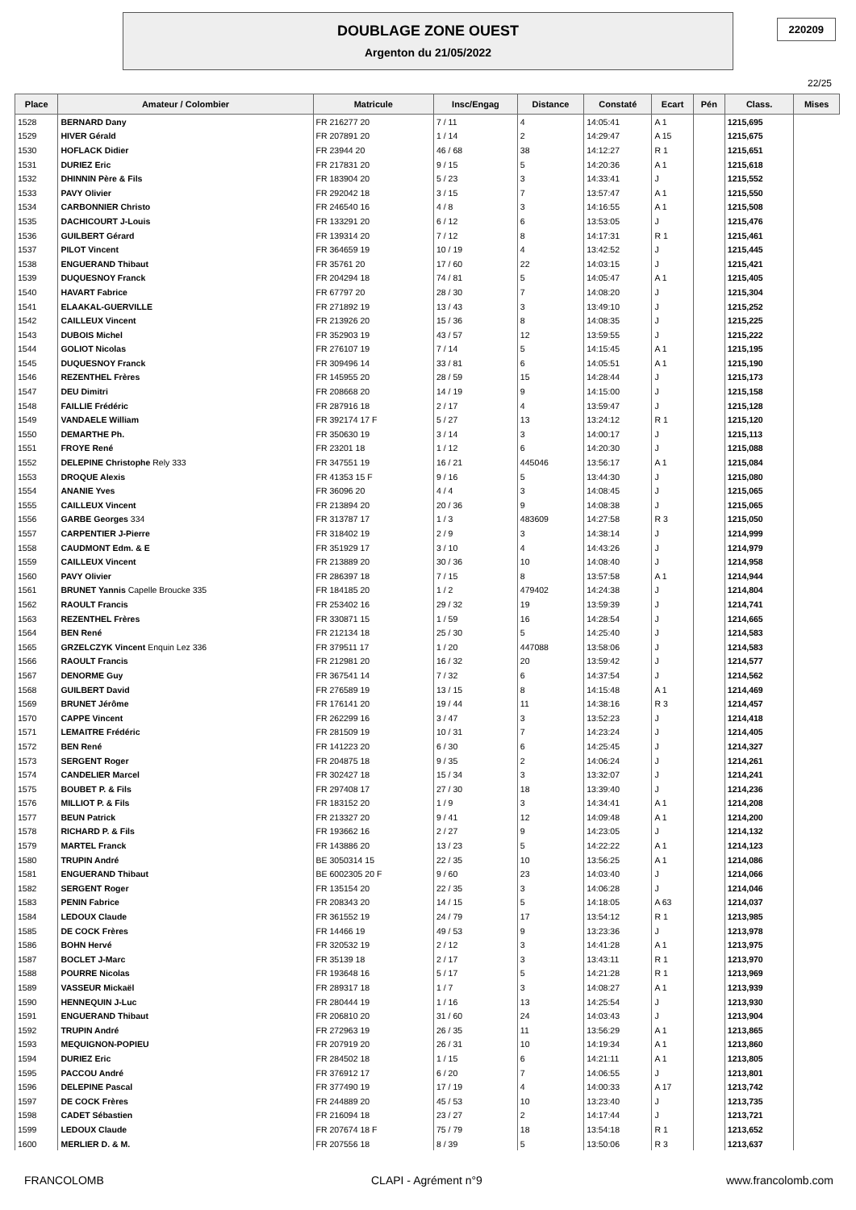DOUBLAGE ZONE OUEST
Argenton du 21/05/2022
220209
22/25
| Place | Amateur / Colombier | Matricule | Insc/Engag | Distance | Constaté | Ecart | Pén | Class. | Mises |
| --- | --- | --- | --- | --- | --- | --- | --- | --- | --- |
| 1528 | BERNARD Dany | FR 216277 20 | 7 / 11 | 4 | 14:05:41 | A 1 | | 1215,695 | |
| 1529 | HIVER Gérald | FR 207891 20 | 1 / 14 | 2 | 14:29:47 | A 15 | | 1215,675 | |
| 1530 | HOFLACK Didier | FR 23944 20 | 46 / 68 | 38 | 14:12:27 | R 1 | | 1215,651 | |
| 1531 | DURIEZ Eric | FR 217831 20 | 9 / 15 | 5 | 14:20:36 | A 1 | | 1215,618 | |
| 1532 | DHINNIN Père & Fils | FR 183904 20 | 5 / 23 | 3 | 14:33:41 | J | | 1215,552 | |
| 1533 | PAVY Olivier | FR 292042 18 | 3 / 15 | 7 | 13:57:47 | A 1 | | 1215,550 | |
| 1534 | CARBONNIER Christo | FR 246540 16 | 4 / 8 | 3 | 14:16:55 | A 1 | | 1215,508 | |
| 1535 | DACHICOURT J-Louis | FR 133291 20 | 6 / 12 | 6 | 13:53:05 | J | | 1215,476 | |
| 1536 | GUILBERT Gérard | FR 139314 20 | 7 / 12 | 8 | 14:17:31 | R 1 | | 1215,461 | |
| 1537 | PILOT Vincent | FR 364659 19 | 10 / 19 | 4 | 13:42:52 | J | | 1215,445 | |
| 1538 | ENGUERAND Thibaut | FR 35761 20 | 17 / 60 | 22 | 14:03:15 | J | | 1215,421 | |
| 1539 | DUQUESNOY Franck | FR 204294 18 | 74 / 81 | 5 | 14:05:47 | A 1 | | 1215,405 | |
| 1540 | HAVART Fabrice | FR 67797 20 | 28 / 30 | 7 | 14:08:20 | J | | 1215,304 | |
| 1541 | ELAAKAL-GUERVILLE | FR 271892 19 | 13 / 43 | 3 | 13:49:10 | J | | 1215,252 | |
| 1542 | CAILLEUX Vincent | FR 213926 20 | 15 / 36 | 8 | 14:08:35 | J | | 1215,225 | |
| 1543 | DUBOIS Michel | FR 352903 19 | 43 / 57 | 12 | 13:59:55 | J | | 1215,222 | |
| 1544 | GOLIOT Nicolas | FR 276107 19 | 7 / 14 | 5 | 14:15:45 | A 1 | | 1215,195 | |
| 1545 | DUQUESNOY Franck | FR 309496 14 | 33 / 81 | 6 | 14:05:51 | A 1 | | 1215,190 | |
| 1546 | REZENTHEL Frères | FR 145955 20 | 28 / 59 | 15 | 14:28:44 | J | | 1215,173 | |
| 1547 | DEU Dimitri | FR 208668 20 | 14 / 19 | 9 | 14:15:00 | J | | 1215,158 | |
| 1548 | FAILLIE Frédéric | FR 287916 18 | 2 / 17 | 4 | 13:59:47 | J | | 1215,128 | |
| 1549 | VANDAELE William | FR 392174 17 F | 5 / 27 | 13 | 13:24:12 | R 1 | | 1215,120 | |
| 1550 | DEMARTHE Ph. | FR 350630 19 | 3 / 14 | 3 | 14:00:17 | J | | 1215,113 | |
| 1551 | FROYE René | FR 23201 18 | 1 / 12 | 6 | 14:20:30 | J | | 1215,088 | |
| 1552 | DELEPINE Christophe Rely 333 | FR 347551 19 | 16 / 21 | 445046 | 13:56:17 | A 1 | | 1215,084 | |
| 1553 | DROQUE Alexis | FR 41353 15 F | 9 / 16 | 5 | 13:44:30 | J | | 1215,080 | |
| 1554 | ANANIE Yves | FR 36096 20 | 4 / 4 | 3 | 14:08:45 | J | | 1215,065 | |
| 1555 | CAILLEUX Vincent | FR 213894 20 | 20 / 36 | 9 | 14:08:38 | J | | 1215,065 | |
| 1556 | GARBE Georges 334 | FR 313787 17 | 1 / 3 | 483609 | 14:27:58 | R 3 | | 1215,050 | |
| 1557 | CARPENTIER J-Pierre | FR 318402 19 | 2 / 9 | 3 | 14:38:14 | J | | 1214,999 | |
| 1558 | CAUDMONT Edm. & E | FR 351929 17 | 3 / 10 | 4 | 14:43:26 | J | | 1214,979 | |
| 1559 | CAILLEUX Vincent | FR 213889 20 | 30 / 36 | 10 | 14:08:40 | J | | 1214,958 | |
| 1560 | PAVY Olivier | FR 286397 18 | 7 / 15 | 8 | 13:57:58 | A 1 | | 1214,944 | |
| 1561 | BRUNET Yannis Capelle Broucke 335 | FR 184185 20 | 1 / 2 | 479402 | 14:24:38 | J | | 1214,804 | |
| 1562 | RAOULT Francis | FR 253402 16 | 29 / 32 | 19 | 13:59:39 | J | | 1214,741 | |
| 1563 | REZENTHEL Frères | FR 330871 15 | 1 / 59 | 16 | 14:28:54 | J | | 1214,665 | |
| 1564 | BEN René | FR 212134 18 | 25 / 30 | 5 | 14:25:40 | J | | 1214,583 | |
| 1565 | GRZELCZYK Vincent Enquin Lez 336 | FR 379511 17 | 1 / 20 | 447088 | 13:58:06 | J | | 1214,583 | |
| 1566 | RAOULT Francis | FR 212981 20 | 16 / 32 | 20 | 13:59:42 | J | | 1214,577 | |
| 1567 | DENORME Guy | FR 367541 14 | 7 / 32 | 6 | 14:37:54 | J | | 1214,562 | |
| 1568 | GUILBERT David | FR 276589 19 | 13 / 15 | 8 | 14:15:48 | A 1 | | 1214,469 | |
| 1569 | BRUNET Jérôme | FR 176141 20 | 19 / 44 | 11 | 14:38:16 | R 3 | | 1214,457 | |
| 1570 | CAPPE Vincent | FR 262299 16 | 3 / 47 | 3 | 13:52:23 | J | | 1214,418 | |
| 1571 | LEMAITRE Frédéric | FR 281509 19 | 10 / 31 | 7 | 14:23:24 | J | | 1214,405 | |
| 1572 | BEN René | FR 141223 20 | 6 / 30 | 6 | 14:25:45 | J | | 1214,327 | |
| 1573 | SERGENT Roger | FR 204875 18 | 9 / 35 | 2 | 14:06:24 | J | | 1214,261 | |
| 1574 | CANDELIER Marcel | FR 302427 18 | 15 / 34 | 3 | 13:32:07 | J | | 1214,241 | |
| 1575 | BOUBET P. & Fils | FR 297408 17 | 27 / 30 | 18 | 13:39:40 | J | | 1214,236 | |
| 1576 | MILLIOT P. & Fils | FR 183152 20 | 1 / 9 | 3 | 14:34:41 | A 1 | | 1214,208 | |
| 1577 | BEUN Patrick | FR 213327 20 | 9 / 41 | 12 | 14:09:48 | A 1 | | 1214,200 | |
| 1578 | RICHARD P. & Fils | FR 193662 16 | 2 / 27 | 9 | 14:23:05 | J | | 1214,132 | |
| 1579 | MARTEL Franck | FR 143886 20 | 13 / 23 | 5 | 14:22:22 | A 1 | | 1214,123 | |
| 1580 | TRUPIN André | BE 3050314 15 | 22 / 35 | 10 | 13:56:25 | A 1 | | 1214,086 | |
| 1581 | ENGUERAND Thibaut | BE 6002305 20 F | 9 / 60 | 23 | 14:03:40 | J | | 1214,066 | |
| 1582 | SERGENT Roger | FR 135154 20 | 22 / 35 | 3 | 14:06:28 | J | | 1214,046 | |
| 1583 | PENIN Fabrice | FR 208343 20 | 14 / 15 | 5 | 14:18:05 | A 63 | | 1214,037 | |
| 1584 | LEDOUX Claude | FR 361552 19 | 24 / 79 | 17 | 13:54:12 | R 1 | | 1213,985 | |
| 1585 | DE COCK Frères | FR 14466 19 | 49 / 53 | 9 | 13:23:36 | J | | 1213,978 | |
| 1586 | BOHN Hervé | FR 320532 19 | 2 / 12 | 3 | 14:41:28 | A 1 | | 1213,975 | |
| 1587 | BOCLET J-Marc | FR 35139 18 | 2 / 17 | 3 | 13:43:11 | R 1 | | 1213,970 | |
| 1588 | POURRE Nicolas | FR 193648 16 | 5 / 17 | 5 | 14:21:28 | R 1 | | 1213,969 | |
| 1589 | VASSEUR Mickaël | FR 289317 18 | 1 / 7 | 3 | 14:08:27 | A 1 | | 1213,939 | |
| 1590 | HENNEQUIN J-Luc | FR 280444 19 | 1 / 16 | 13 | 14:25:54 | J | | 1213,930 | |
| 1591 | ENGUERAND Thibaut | FR 206810 20 | 31 / 60 | 24 | 14:03:43 | J | | 1213,904 | |
| 1592 | TRUPIN André | FR 272963 19 | 26 / 35 | 11 | 13:56:29 | A 1 | | 1213,865 | |
| 1593 | MEQUIGNON-POPIEU | FR 207919 20 | 26 / 31 | 10 | 14:19:34 | A 1 | | 1213,860 | |
| 1594 | DURIEZ Eric | FR 284502 18 | 1 / 15 | 6 | 14:21:11 | A 1 | | 1213,805 | |
| 1595 | PACCOU André | FR 376912 17 | 6 / 20 | 7 | 14:06:55 | J | | 1213,801 | |
| 1596 | DELEPINE Pascal | FR 377490 19 | 17 / 19 | 4 | 14:00:33 | A 17 | | 1213,742 | |
| 1597 | DE COCK Frères | FR 244889 20 | 45 / 53 | 10 | 13:23:40 | J | | 1213,735 | |
| 1598 | CADET Sébastien | FR 216094 18 | 23 / 27 | 2 | 14:17:44 | J | | 1213,721 | |
| 1599 | LEDOUX Claude | FR 207674 18 F | 75 / 79 | 18 | 13:54:18 | R 1 | | 1213,652 | |
| 1600 | MERLIER D. & M. | FR 207556 18 | 8 / 39 | 5 | 13:50:06 | R 3 | | 1213,637 | |
FRANCOLOMB CLAPI - Agrément n°9 www.francolomb.com